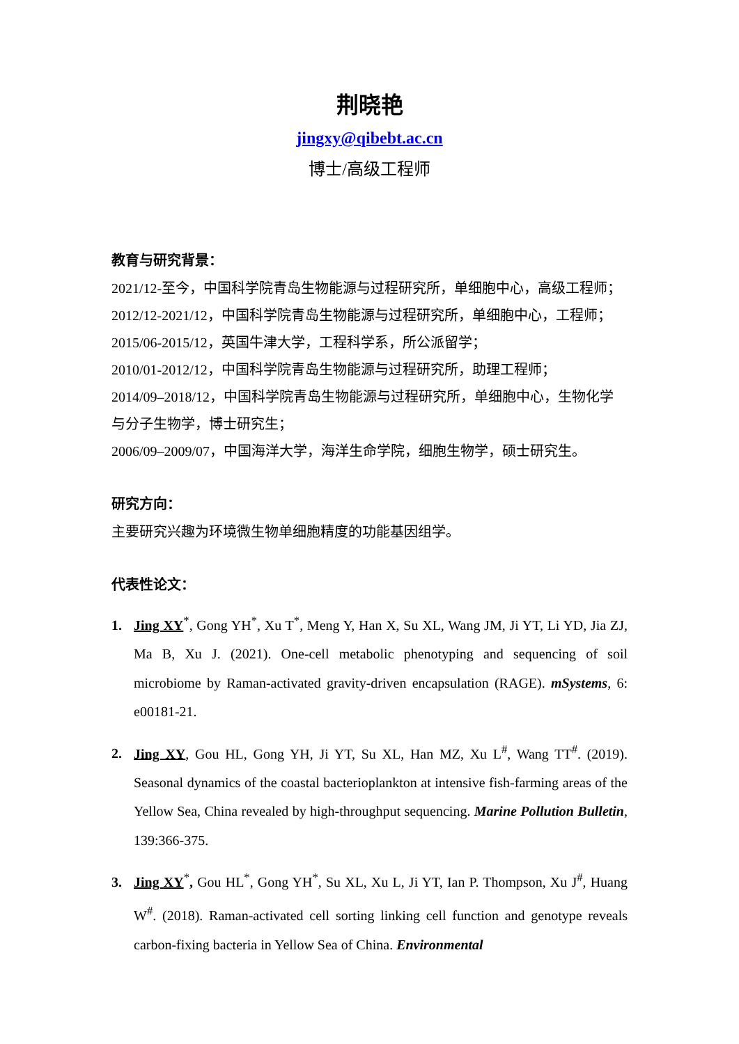荆晓艳
jingxy@qibebt.ac.cn
博士/高级工程师
教育与研究背景：
2021/12-至今，中国科学院青岛生物能源与过程研究所，单细胞中心，高级工程师；
2012/12-2021/12，中国科学院青岛生物能源与过程研究所，单细胞中心，工程师；
2015/06-2015/12，英国牛津大学，工程科学系，所公派留学；
2010/01-2012/12，中国科学院青岛生物能源与过程研究所，助理工程师；
2014/09–2018/12，中国科学院青岛生物能源与过程研究所，单细胞中心，生物化学与分子生物学，博士研究生；
2006/09–2009/07，中国海洋大学，海洋生命学院，细胞生物学，硕士研究生。
研究方向：
主要研究兴趣为环境微生物单细胞精度的功能基因组学。
代表性论文：
1. Jing XY<sup>*</sup>, Gong YH<sup>*</sup>, Xu T<sup>*</sup>, Meng Y, Han X, Su XL, Wang JM, Ji YT, Li YD, Jia ZJ, Ma B, Xu J. (2021). One-cell metabolic phenotyping and sequencing of soil microbiome by Raman-activated gravity-driven encapsulation (RAGE). mSystems, 6: e00181-21.
2. Jing XY, Gou HL, Gong YH, Ji YT, Su XL, Han MZ, Xu L<sup>#</sup>, Wang TT<sup>#</sup>. (2019). Seasonal dynamics of the coastal bacterioplankton at intensive fish-farming areas of the Yellow Sea, China revealed by high-throughput sequencing. Marine Pollution Bulletin, 139:366-375.
3. Jing XY<sup>*</sup>, Gou HL<sup>*</sup>, Gong YH<sup>*</sup>, Su XL, Xu L, Ji YT, Ian P. Thompson, Xu J<sup>#</sup>, Huang W<sup>#</sup>. (2018). Raman-activated cell sorting linking cell function and genotype reveals carbon-fixing bacteria in Yellow Sea of China. Environmental